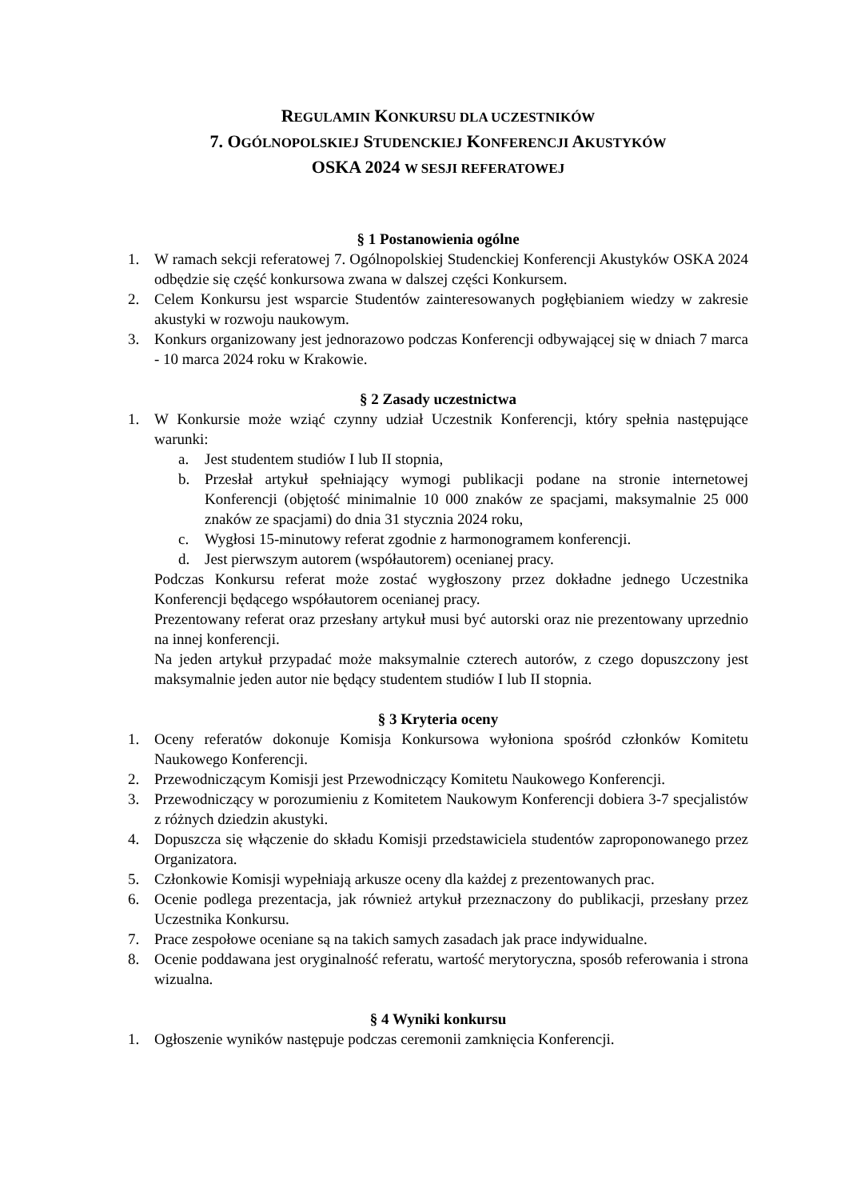REGULAMIN KONKURSU DLA UCZESTNIKÓW
7. OGÓLNOPOLSKIEJ STUDENCKIEJ KONFERENCJI AKUSTYKÓW
OSKA 2024 W SESJI REFERATOWEJ
§ 1 Postanowienia ogólne
1. W ramach sekcji referatowej 7. Ogólnopolskiej Studenckiej Konferencji Akustyków OSKA 2024 odbędzie się część konkursowa zwana w dalszej części Konkursem.
2. Celem Konkursu jest wsparcie Studentów zainteresowanych pogłębianiem wiedzy w zakresie akustyki w rozwoju naukowym.
3. Konkurs organizowany jest jednorazowo podczas Konferencji odbywającej się w dniach 7 marca - 10 marca 2024 roku w Krakowie.
§ 2 Zasady uczestnictwa
1. W Konkursie może wziąć czynny udział Uczestnik Konferencji, który spełnia następujące warunki:
a. Jest studentem studiów I lub II stopnia,
b. Przesłał artykuł spełniający wymogi publikacji podane na stronie internetowej Konferencji (objętość minimalnie 10 000 znaków ze spacjami, maksymalnie 25 000 znaków ze spacjami) do dnia 31 stycznia 2024 roku,
c. Wygłosi 15-minutowy referat zgodnie z harmonogramem konferencji.
d. Jest pierwszym autorem (współautorem) ocenianej pracy.
Podczas Konkursu referat może zostać wygłoszony przez dokładne jednego Uczestnika Konferencji będącego współautorem ocenianej pracy.
Prezentowany referat oraz przesłany artykuł musi być autorski oraz nie prezentowany uprzednio na innej konferencji.
Na jeden artykuł przypadać może maksymalnie czterech autorów, z czego dopuszczony jest maksymalnie jeden autor nie będący studentem studiów I lub II stopnia.
§ 3 Kryteria oceny
1. Oceny referatów dokonuje Komisja Konkursowa wyłoniona spośród członków Komitetu Naukowego Konferencji.
2. Przewodniczącym Komisji jest Przewodniczący Komitetu Naukowego Konferencji.
3. Przewodniczący w porozumieniu z Komitetem Naukowym Konferencji dobiera 3-7 specjalistów z różnych dziedzin akustyki.
4. Dopuszcza się włączenie do składu Komisji przedstawiciela studentów zaproponowanego przez Organizatora.
5. Członkowie Komisji wypełniają arkusze oceny dla każdej z prezentowanych prac.
6. Ocenie podlega prezentacja, jak również artykuł przeznaczony do publikacji, przesłany przez Uczestnika Konkursu.
7. Prace zespołowe oceniane są na takich samych zasadach jak prace indywidualne.
8. Ocenie poddawana jest oryginalność referatu, wartość merytoryczna, sposób referowania i strona wizualna.
§ 4 Wyniki konkursu
1. Ogłoszenie wyników następuje podczas ceremonii zamknięcia Konferencji.